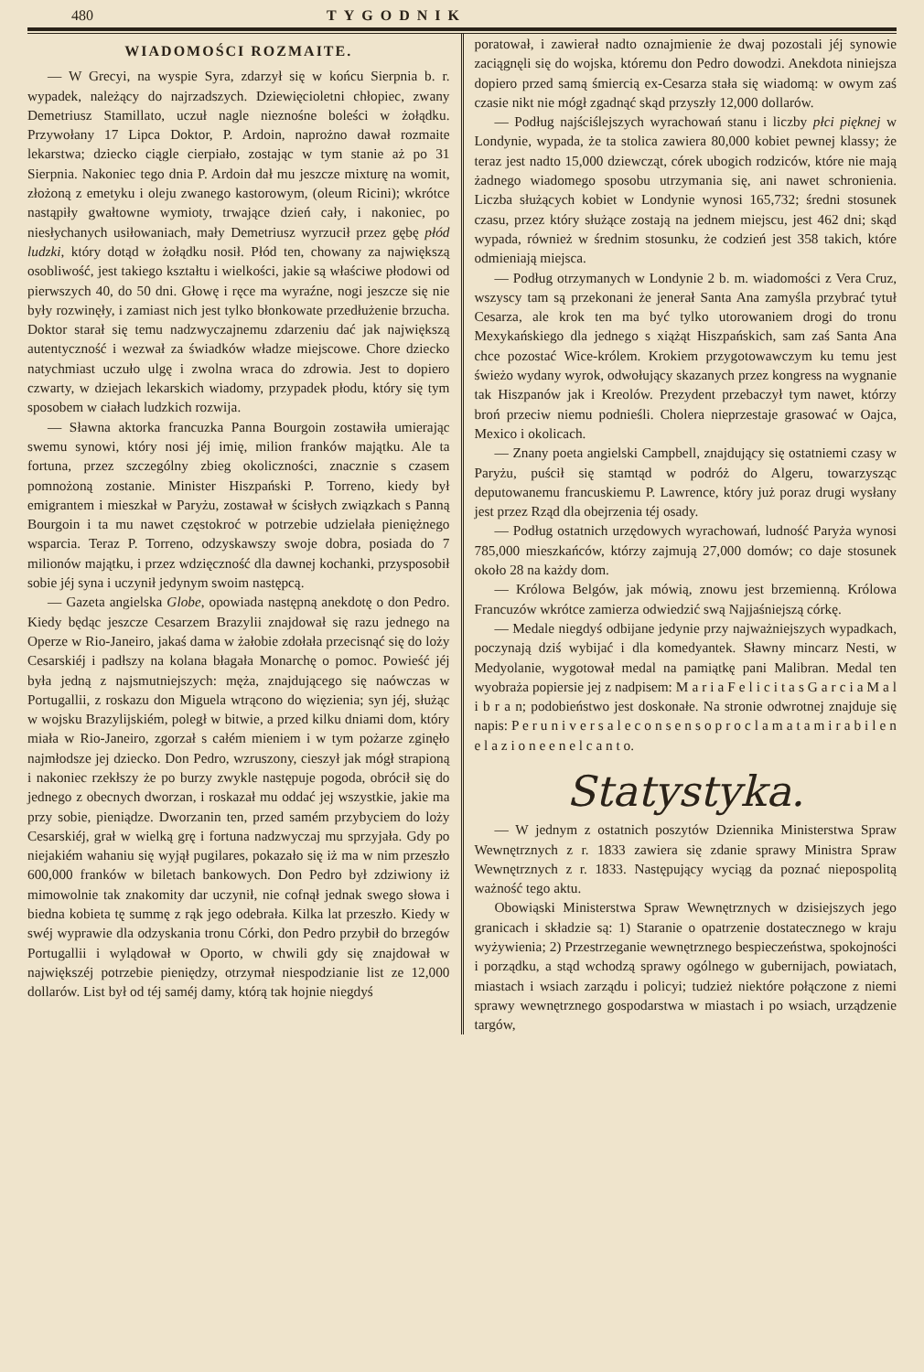480 TYGODNIK
WIADOMOŚCI ROZMAITE.
— W Grecyi, na wyspie Syra, zdarzył się w końcu Sierpnia b. r. wypadek, należący do najrzadszych. Dziewięcioletni chłopiec, zwany Demetriusz Stamillato, uczuł nagle nieznośne boleści w żołądku. Przywołany 17 Lipca Doktor, P. Ardoin, naprożno dawał rozmaite lekarstwa; dziecko ciągle cierpiało, zostając w tym stanie aż po 31 Sierpnia. Nakoniec tego dnia P. Ardoin dał mu jeszcze mixturę na womit, złożoną z emetyku i oleju zwanego kastorowym, (oleum Ricini); wkrótce nastąpiły gwałtowne wymioty, trwające dzień cały, i nakoniec, po niesłychanych usiłowaniach, mały Demetriusz wyrzucił przez gębę płód ludzki, który dotąd w żołądku nosił. Płód ten, chowany za największą osobliwość, jest takiego kształtu i wielkości, jakie są właściwe płodowi od pierwszych 40, do 50 dni. Głowę i ręce ma wyraźne, nogi jeszcze się nie były rozwinęły, i zamiast nich jest tylko błonkowate przedłużenie brzucha. Doktor starał się temu nadzwyczajnemu zdarzeniu dać jak największą autentyczność i wezwał za świadków władze miejscowe. Chore dziecko natychmiast uczuło ulgę i zwolna wraca do zdrowia. Jest to dopiero czwarty, w dziejach lekarskich wiadomy, przypadek płodu, który się tym sposobem w ciałach ludzkich rozwija.
— Sławna aktorka francuzka Panna Bourgoin zostawiła umierając swemu synowi, który nosi jéj imię, milion franków majątku. Ale ta fortuna, przez szczególny zbieg okoliczności, znacznie s czasem pomnożoną zostanie. Minister Hiszpański P. Torreno, kiedy był emigrantem i mieszkał w Paryżu, zostawał w ścisłych związkach s Panną Bourgoin i ta mu nawet częstokroć w potrzebie udzielała pieniężnego wsparcia. Teraz P. Torreno, odzyskawszy swoje dobra, posiada do 7 milionów majątku, i przez wdzięczność dla dawnej kochanki, przysposobił sobie jéj syna i uczynił jedynym swoim następcą.
— Gazeta angielska Globe, opowiada następną anekdotę o don Pedro. Kiedy będąc jeszcze Cesarzem Brazylii znajdował się razu jednego na Operze w Rio-Janeiro, jakaś dama w żałobie zdołała przecisnąć się do loży Cesarskiéj i padłszy na kolana błagała Monarchę o pomoc. Powieść jéj była jedną z najsmutniejszych: męża, znajdującego się naówczas w Portugallii, z roskazu don Miguela wtrącono do więzienia; syn jéj, służąc w wojsku Brazylijskiém, poległ w bitwie, a przed kilku dniami dom, który miała w Rio-Janeiro, zgorzał s całém mieniem i w tym pożarze zginęło najmłodsze jej dziecko. Don Pedro, wzruszony, cieszył jak mógł strapioną i nakoniec rzekłszy że po burzy zwykle następuje pogoda, obrócił się do jednego z obecnych dworzan, i roskazał mu oddać jej wszystkie, jakie ma przy sobie, pieniądze. Dworzanin ten, przed samém przybyciem do loży Cesarskiéj, grał w wielką grę i fortuna nadzwyczaj mu sprzyjała. Gdy po niejakiém wahaniu się wyjął pugilares, pokazało się iż ma w nim przeszło 600,000 franków w biletach bankowych. Don Pedro był zdziwiony iż mimowolnie tak znakomity dar uczynił, nie cofnął jednak swego słowa i biedna kobieta tę summę z rąk jego odebrała. Kilka lat przeszło. Kiedy w swéj wyprawie dla odzyskania tronu Córki, don Pedro przybił do brzegów Portugallii i wylądował w Oporto, w chwili gdy się znajdował w największéj potrzebie pieniędzy, otrzymał niespodzianie list ze 12,000 dollarów. List był od téj saméj damy, którą tak hojnie niegdyś
poratował, i zawierał nadto oznajmienie że dwaj pozostali jéj synowie zaciągnęli się do wojska, któremu don Pedro dowodzi. Anekdota niniejsza dopiero przed samą śmiercią ex-Cesarza stała się wiadomą: w owym zaś czasie nikt nie mógł zgadnąć skąd przyszły 12,000 dollarów.
— Podług najściślejszych wyrachowań stanu i liczby płci pięknej w Londynie, wypada, że ta stolica zawiera 80,000 kobiet pewnej klassy; że teraz jest nadto 15,000 dziewcząt, córek ubogich rodziców, które nie mają żadnego wiadomego sposobu utrzymania się, ani nawet schronienia. Liczba służących kobiet w Londynie wynosi 165,732; średni stosunek czasu, przez który służące zostają na jednem miejscu, jest 462 dni; skąd wypada, również w średnim stosunku, że codzień jest 358 takich, które odmieniają miejsca.
— Podług otrzymanych w Londynie 2 b. m. wiadomości z Vera Cruz, wszyscy tam są przekonani że jenerał Santa Ana zamyśla przybrać tytuł Cesarza, ale krok ten ma być tylko utorowaniem drogi do tronu Mexykańskiego dla jednego s xiążąt Hiszpańskich, sam zaś Santa Ana chce pozostać Wice-królem. Krokiem przygotowawczym ku temu jest świeżo wydany wyrok, odwołujący skazanych przez kongress na wygnanie tak Hiszpanów jak i Kreolów. Prezydent przebaczył tym nawet, którzy broń przeciw niemu podnieśli. Cholera nieprzestaje grasować w Oajca, Mexico i okolicach.
— Znany poeta angielski Campbell, znajdujący się ostatniemi czasy w Paryżu, puścił się stamtąd w podróż do Algeru, towarzysząc deputowanemu francuskiemu P. Lawrence, który już poraz drugi wysłany jest przez Rząd dla obejrzenia téj osady.
— Podług ostatnich urzędowych wyrachowań, ludność Paryża wynosi 785,000 mieszkańców, którzy zajmują 27,000 domów; co daje stosunek około 28 na każdy dom.
— Królowa Belgów, jak mówią, znowu jest brzemienną. Królowa Francuzów wkrótce zamierza odwiedzić swą Najjaśniejszą córkę.
— Medale niegdyś odbijane jedynie przy najważniejszych wypadkach, poczynają dziś wybijać i dla komedyantek. Sławny mincarz Nesti, w Medyolanie, wygotował medal na pamiątkę pani Malibran. Medal ten wyobraża popiersie jej z nadpisem: M a r i a F e l i c i t a s G a r c i a M a l i b r a n; podobieństwo jest doskonałe. Na stronie odwrotnej znajduje się napis: P e r u n i v e r s a l e c o n s e n s o p r o c l a m a t a m i r a b i l e n e l a z i o n e e n e l c a n t o.
Statystyka.
— W jednym z ostatnich poszytów Dziennika Ministerstwa Spraw Wewnętrznych z r. 1833 zawiera się zdanie sprawy Ministra Spraw Wewnętrznych z r. 1833. Następujący wyciąg da poznać niepospolitą ważność tego aktu.
Obowiąski Ministerstwa Spraw Wewnętrznych w dzisiejszych jego granicach i składzie są: 1) Staranie o opatrzenie dostatecznego w kraju wyżywienia; 2) Przestrzeganie wewnętrznego bespieczeństwa, spokojności i porządku, a stąd wchodzą sprawy ogólnego w gubernijach, powiatach, miastach i wsiach zarządu i policyi; tudzież niektóre połączone z niemi sprawy wewnętrznego gospodarstwa w miastach i po wsiach, urządzenie targów,